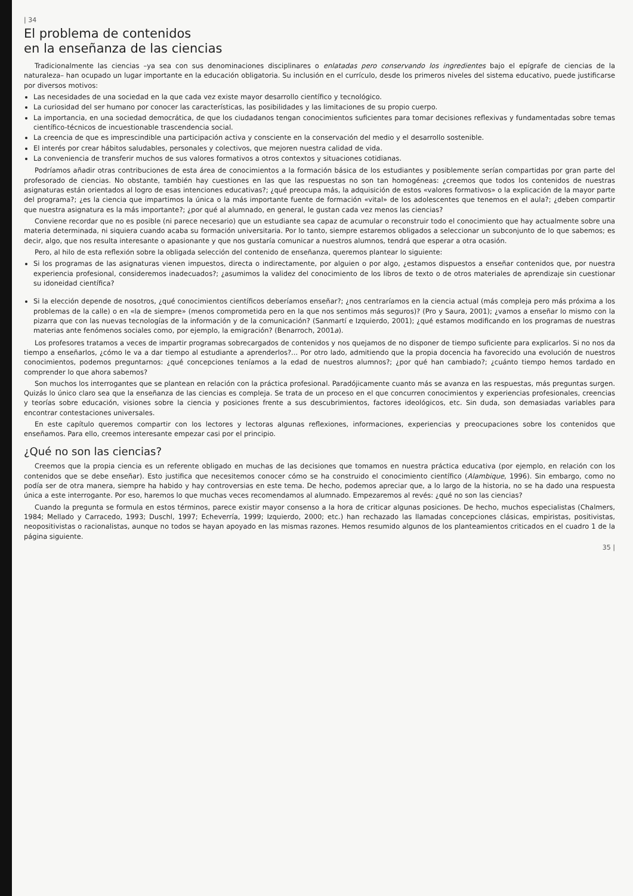| 34
El problema de contenidos
en la enseñanza de las ciencias
Tradicionalmente las ciencias –ya sea con sus denominaciones disciplinares o enlatadas pero conservando los ingredientes bajo el epígrafe de ciencias de la naturaleza– han ocupado un lugar importante en la educación obligatoria. Su inclusión en el currículo, desde los primeros niveles del sistema educativo, puede justificarse por diversos motivos:
Las necesidades de una sociedad en la que cada vez existe mayor desarrollo científico y tecnológico.
La curiosidad del ser humano por conocer las características, las posibilidades y las limitaciones de su propio cuerpo.
La importancia, en una sociedad democrática, de que los ciudadanos tengan conocimientos suficientes para tomar decisiones reflexivas y fundamentadas sobre temas científico-técnicos de incuestionable trascendencia social.
La creencia de que es imprescindible una participación activa y consciente en la conservación del medio y el desarrollo sostenible.
El interés por crear hábitos saludables, personales y colectivos, que mejoren nuestra calidad de vida.
La conveniencia de transferir muchos de sus valores formativos a otros contextos y situaciones cotidianas.
Podríamos añadir otras contribuciones de esta área de conocimientos a la formación básica de los estudiantes y posiblemente serían compartidas por gran parte del profesorado de ciencias. No obstante, también hay cuestiones en las que las respuestas no son tan homogéneas: ¿creemos que todos los contenidos de nuestras asignaturas están orientados al logro de esas intenciones educativas?; ¿qué preocupa más, la adquisición de estos «valores formativos» o la explicación de la mayor parte del programa?; ¿es la ciencia que impartimos la única o la más importante fuente de formación «vital» de los adolescentes que tenemos en el aula?; ¿deben compartir que nuestra asignatura es la más importante?; ¿por qué al alumnado, en general, le gustan cada vez menos las ciencias?
Conviene recordar que no es posible (ni parece necesario) que un estudiante sea capaz de acumular o reconstruir todo el conocimiento que hay actualmente sobre una materia determinada, ni siquiera cuando acaba su formación universitaria. Por lo tanto, siempre estaremos obligados a seleccionar un subconjunto de lo que sabemos; es decir, algo, que nos resulta interesante o apasionante y que nos gustaría comunicar a nuestros alumnos, tendrá que esperar a otra ocasión.
Pero, al hilo de esta reflexión sobre la obligada selección del contenido de enseñanza, queremos plantear lo siguiente:
Si los programas de las asignaturas vienen impuestos, directa o indirectamente, por alguien o por algo, ¿estamos dispuestos a enseñar contenidos que, por nuestra experiencia profesional, consideremos inadecuados?; ¿asumimos la validez del conocimiento de los libros de texto o de otros materiales de aprendizaje sin cuestionar su idoneidad científica?
Si la elección depende de nosotros, ¿qué conocimientos científicos deberíamos enseñar?; ¿nos centraríamos en la ciencia actual (más compleja pero más próxima a los problemas de la calle) o en «la de siempre» (menos comprometida pero en la que nos sentimos más seguros)? (Pro y Saura, 2001); ¿vamos a enseñar lo mismo con la pizarra que con las nuevas tecnologías de la información y de la comunicación? (Sanmartí e Izquierdo, 2001); ¿qué estamos modificando en los programas de nuestras materias ante fenómenos sociales como, por ejemplo, la emigración? (Benarroch, 2001a).
Los profesores tratamos a veces de impartir programas sobrecargados de contenidos y nos quejamos de no disponer de tiempo suficiente para explicarlos. Si no nos da tiempo a enseñarlos, ¿cómo le va a dar tiempo al estudiante a aprenderlos?... Por otro lado, admitiendo que la propia docencia ha favorecido una evolución de nuestros conocimientos, podemos preguntarnos: ¿qué concepciones teníamos a la edad de nuestros alumnos?; ¿por qué han cambiado?; ¿cuánto tiempo hemos tardado en comprender lo que ahora sabemos?
Son muchos los interrogantes que se plantean en relación con la práctica profesional. Paradójicamente cuanto más se avanza en las respuestas, más preguntas surgen. Quizás lo único claro sea que la enseñanza de las ciencias es compleja. Se trata de un proceso en el que concurren conocimientos y experiencias profesionales, creencias y teorías sobre educación, visiones sobre la ciencia y posiciones frente a sus descubrimientos, factores ideológicos, etc. Sin duda, son demasiadas variables para encontrar contestaciones universales.
En este capítulo queremos compartir con los lectores y lectoras algunas reflexiones, informaciones, experiencias y preocupaciones sobre los contenidos que enseñamos. Para ello, creemos interesante empezar casi por el principio.
¿Qué no son las ciencias?
Creemos que la propia ciencia es un referente obligado en muchas de las decisiones que tomamos en nuestra práctica educativa (por ejemplo, en relación con los contenidos que se debe enseñar). Esto justifica que necesitemos conocer cómo se ha construido el conocimiento científico (Alambique, 1996). Sin embargo, como no podía ser de otra manera, siempre ha habido y hay controversias en este tema. De hecho, podemos apreciar que, a lo largo de la historia, no se ha dado una respuesta única a este interrogante. Por eso, haremos lo que muchas veces recomendamos al alumnado. Empezaremos al revés: ¿qué no son las ciencias?
Cuando la pregunta se formula en estos términos, parece existir mayor consenso a la hora de criticar algunas posiciones. De hecho, muchos especialistas (Chalmers, 1984; Mellado y Carracedo, 1993; Duschl, 1997; Echeverría, 1999; Izquierdo, 2000; etc.) han rechazado las llamadas concepciones clásicas, empiristas, positivistas, neopositivistas o racionalistas, aunque no todos se hayan apoyado en las mismas razones. Hemos resumido algunos de los planteamientos criticados en el cuadro 1 de la página siguiente.
35 |